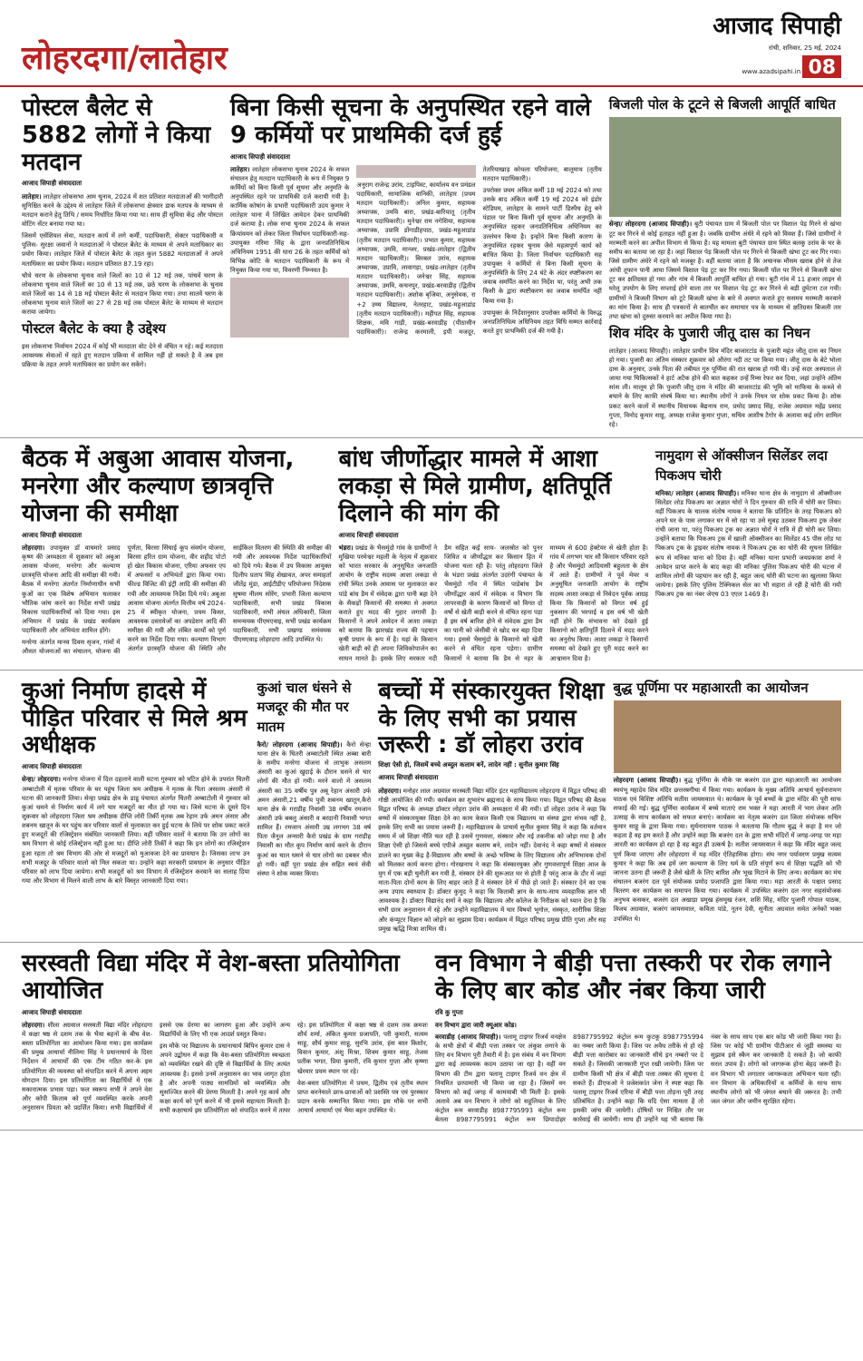लोहरदगा/लातेहार
आजाद सिपाही
रांची, शनिवार, 25 मई, 2024
www.azadsipahi.in 08
पोस्टल बैलेट से 5882 लोगों ने किया मतदान
आजाद सिपाही संवाददाता
लातेहार। लातेहार लोकसभा आम चुनाव, 2024 में शत प्रतिशत मतदाताओं की भागीदारी सुनिश्चित करने के उद्देश्य से लातेहार जिले में लोकसभा क्षेत्रवार डाक मतपत्र के माध्यम से मतदान कराने हेतु तिथि / समय निर्धारित किया गया था। साथ ही सुविधा केंद्र और पोस्टल वोटिंग सेंटर बनाया गया था।
जिसमें एसेंशियल सेवा, मतदान कार्य में लगे कर्मी, पदाधिकारी, सेक्टर पदाधिकारी व पुलिस- सुरक्षा जवानों ने मतदाताओं ने पोस्टल बैलेट के माध्यम से अपने मताधिकार का प्रयोग किया। लातेहार जिले में पोस्टल बैलेट के तहत कुल 5882 मतदाताओं ने अपने मताधिकार का प्रयोग किया। मतदान प्रतिशत 87.19 रहा।
चौथे चरण के लोकसभा चुनाव वाले जिलों का 10 से 12 मई तक, पांचवें चरण के लोकसभा चुनाव वाले जिलों का 10 से 13 मई तक, छठे चरण के लोकसभा के चुनाव वाले जिलों का 14 से 18 मई पोस्टल बैलेट से मतदान किया गया। तथा सातवें चरण के लोकसभा चुनाव वाले जिलों का 27 से 28 मई तक पोस्टल बैलेट के माध्यम से मतदान कराया जायेगा।
पोस्टल बैलेट के क्या है उद्देश्य
इस लोकसभा निर्वाचन 2024 में कोई भी मतदाता वोट देने से वंचित न रहे। कई मतदाता आवश्यक सेवाओं में रहते हुए मतदान प्रक्रिया में शामिल नहीं हो सकते है वें अब इस प्रक्रिया के तहत अपने मताधिकार का प्रयोग कर सकेंगे।
बिना किसी सूचना के अनुपस्थित रहने वाले 9 कर्मियों पर प्राथमिकी दर्ज हुई
आजाद सिपाही संवाददाता
लातेहार। लातेहार लोकसभा चुनाव 2024 के सफल संचालन हेतु मतदान पदाधिकारी के रूप में नियुक्त 9 कर्मियों को बिना किसी पूर्व सूचना और अनुमति के अनुपस्थित रहने पर प्राथमिकी दर्ज करायी गयी है। कार्मिक कोषांग के प्रभारी पदाधिकारी उदय कुमार ने लातेहार थाना में लिखित आवेदन देकर प्राथमिकी दर्ज कराया है। लोक सभा चुनाव 2024 के सफल क्रियांवयन को लेकर जिला निर्वाचन पदाधिकारी-सह-उपायुक्त गरिमा सिंह के द्वारा जनप्रतिनिधित्व अधिनियम 1951 की धारा 26 के तहत कर्मियों को विभिन्न कोटि के मतदान पदाधिकारी के रूप में नियुक्त किया गया था, विवरणी निम्नवत है।
अनुराग राजेन्द्र उरांव, टाइपिस्ट, कार्यालय वन प्रमंडल पदाधिकारी, सामाजिक वानिकी, लातेहार (प्रथम मतदान पदाधिकारी)। अनिल कुमार, सहायक अध्यापक, उमवि बारा, प्रखंड-बारियातू (तृतीय मतदान पदाधिकारी)। मुनेश्वर राम नगेशिया, सहायक अध्यापक, उप्रावि डोंगाडीहपाठ, प्रखंड-महुआडांड (तृतीय मतदान पदाधिकारी)। प्रभात कुमार, सहायक अध्यापक, उमवि, मान्जर, प्रखंड-लातेहार (द्वितीय मतदान पदाधिकारी)। बिरबल उरांव, सहायक अध्यापक, उप्रावि, लावागड़ा, प्रखंड-लातेहार (तृतीय मतदान पदाधिकारी)। जनेश्वर सिंह, सहायक अध्यापक, उमवि, कचनपुर, प्रखंड-बरवाडीह (द्वितीय मतदान पदाधिकारी)। अशोक बृजिया, अनुसेवक, रा +2 उच्च विद्यालय, नेतरहाट, प्रखंड-महुआडांड (तृतीय मतदान पदाधिकारी)। महीपत सिंह, सहायक शिक्षक, मवि गाड़ी, प्रखंड-बरवाडीह (पीठासीन पदाधिकारी)। राजेन्द्र करमाली, इपी मजदूर, तेतरियाखाड़ कोयला परियोजना, बालूमाथ (तृतीय मतदान पदाधिकारी)।
उपरोक्त प्रथम अंकित कर्मी 18 मई 2024 को तथा उसके बाद अंकित कर्मी 19 मई 2024 को इंडोर स्टेडियम, लातेहार के सामने पार्टी डिस्पैच हेतु बने पंडाल पर बिना किसी पूर्व सूचना और अनुमति के अनुपस्थित रहकर जनप्रतिनिधित्व अधिनियम का उल्लंघन किया है। इन्होंने बिना किसी कारण के अनुपस्थित रहकर चुनाव जैसे महत्वपूर्ण कार्य को बाधित किया है। जिला निर्वाचन पदाधिकारी सह उपायुक्त ने कर्मियों से बिना किसी सूचना के अनुपस्थिति के लिए 24 घंटे के अंदर स्पष्टीकरण का जवाब समर्पित करने का निर्देश था, परंतु अभी तक किसी के द्वारा स्पष्टीकरण का जवाब समर्पित नहीं किया गया है।
उपायुक्त के निर्देशानुसार उपरोक्त कर्मियों के विरुद्ध जनप्रतिनिधित्व अधिनियम तहत विधि सम्मत कार्रवाई करते हुए प्राथमिकी दर्ज की गयी है।
बिजली पोल के टूटने से बिजली आपूर्ति बाधित
सेन्हा/ लोहरदगा (आजाद सिपाही)। बुटी पंचायत ग्राम में बिजली पोल पर विशाल पेड़ गिरने से खंभा टूट कर गिरने से कोई हताहत नहीं हुआ है। जबकि ग्रामीण अंधेरे में रहने को विवश हैं। जिसे ग्रामीणों ने मरम्मती करने का अपील विभाग से किया है। यह मामला बुटी पंचायत ग्राम स्थित बलकु उरांव के घर के समीप का बताया जा रहा है। जहां विशाल पेड़ बिजली पोल पर गिरने से बिजली खंभा टूट कर गिर गया। जिसे ग्रामीण अंधेरे में रहने को मजबूर है। वहीं बताया जाता है कि अचानक मौसम खराब होने से तेज आंधी तूफान पानी आया जिसमे विशाल पेड़ टूट कर गिर गया। बिजली पॉल पर गिरने से बिजली खंभा टूट कर क्षतिग्रस्त हो गया और गांव में बिजली आपूर्ति बाधित हो गया। बुटी गांव में 11 हजार लाइन से घरेलू उपयोग के लिए सप्लाई होने वाला तार पर विशाल पेड़ टूट कर गिरने से बड़ी दुर्घटना टल गयी। ग्रामीणों ने बिजली विभाग को टूटे बिजली खंभा के बारे में अवगत कराते हुए ससमय मरम्मती करवाने का मांग किया है। साथ ही पत्रकारों से बातचीत कर समाचार पत्र के माध्यम से क्षतिग्रस्त बिजली तार तथा खंभा को दुरुस्त करवाने का अपील किया गया है।
शिव मंदिर के पुजारी जीतू दास का निधन
लातेहार (आजाद सिपाही)। लातेहार प्राचीन शिव मंदिर बाजारटांड के पुजारी महंत जीतू दास का निधन हो गया। पुजारी का अंतिम संस्कार शुक्रवार को औरंगा नदी तट पर किया गया। जीतू दास के बेटे भोला दास के अनुसार, उनके पिता की तबीयत गुरु पूर्णिमा की रात खराब हो गयी थी। उन्हें सदर अस्पताल ले जाया गया चिकित्सकों ने हार्ट अटैक होने की बात कहकर उन्हें रिम्स रेफर कर दिया, जहां उन्होंने अंतिम सांस ली। मालूम हो कि पुजारी जीतू दास ने मंदिर की बाजारटांड की भूमि को माफिया के कब्जे से बचाने के लिए काफी संघर्ष किया था। स्थानीय लोगों ने उनके निधन पर शोक प्रकट किया है। शोक प्रकट करने वालों में स्थानीय विधायक बैद्यनाथ राम, प्रमोद प्रसाद सिंह, राजेश अग्रवाल महेंद्र प्रसाद गुप्ता, विनोद कुमार साहू, अध्यक्ष राजेश कुमार गुप्ता, सचिव आशीष टैगोर के अलावा कई लोग शामिल रहे।
बैठक में अबुआ आवास योजना, मनरेगा और कल्याण छात्रवृत्ति योजना की समीक्षा
आजाद सिपाही संवाददाता
लोहरदगा। उपायुक्त डॉ वाघमारे प्रसाद कृष्ण की अध्यक्षता में शुक्रवार को अबुआ आवास योजना, मनरेगा और कल्याण छात्रवृत्ति योजना आदि की समीक्षा की गयी। बैठक में मनरेगा अंतर्गत निर्माणाधीन सभी कुओं का एक विशेष अभियान चलाकर भौतिक जांच करने का निर्देश सभी प्रखंड विकास पदाधिकारियों को दिया गया। इस अभियान में प्रखंड के प्रखंड कार्यक्रम पदाधिकारी और अभियंता शामिल होंगे।
मनरेगा अंतर्गत मानव दिवस सृजन, गांवों में औसत योजनाओं का संचालन, योजना की पूर्णता, बिरसा सिंचाई कूप संवर्धन योजना, बिरसा हरित ग्राम योजना, वीर शहीद पोटो हो खेल विकास योजना, एरिया अफसर एप में अफसरों व अभियंतों द्वारा किया गया। फील्ड विजिट की इंट्री आदि की समीक्षा की गयी और आवश्यक निर्देश दिये गये। अबुआ आवास योजना अंतर्गत वित्तीय वर्ष 2024-25 में स्वीकृत योजना, प्रथम किस्त, आवश्यक दस्तावेजों का अपडेशन आदि की समीक्षा की गयी और लंबित कार्यों को पूर्ण करने का निर्देश दिया गया। कल्याण विभाग अंतर्गत छात्रवृति योजना की स्थिति और साईकिल वितरण की स्थिति की समीक्षा की गयी और आवश्यक निर्देश पदाधिकारियों को दिये गये। बैठक में उप विकास आयुक्त दिलीप प्रताप सिंह शेखावत, अपर समाहर्ता जीतेंद्र मुंडा, आईटीडीए परियोजना निदेशक सुषमा नीलम सोरेंग, प्रभारी जिला कल्याण पदाधिकारी, सभी प्रखंड विकास पदाधिकारी, सभी अंचल अधिकारी, जिला समन्वयक पीएमएवाइ, सभी प्रखंड कार्यक्रम पदाधिकारी, सभी प्रखण्ड समंवयक पीएमएवाइ लोहरदगा आदि उपस्थित थे।
बांध जीर्णोद्धार मामले में आशा लकड़ा से मिले ग्रामीण, क्षतिपूर्ति दिलाने की मांग की
आजाद सिपाही संवाददाता
भंडरा। प्रखंड के भैसमुंदो गांव के ग्रामीणों ने मुखिया परमेश्वर महली के नेतृत्व में शुक्रवार को भारत सरकार के अनुसूचित जनजाति आयोग के राष्ट्रीय सदस्य आशा लकड़ा से रांची स्थित उनके आवास पर मुलाकात कर पांडे बांध डैम में संवेदक द्वारा पानी बहा देने के सैकड़ों किसानों की समस्या से अवगत कराते हुए मदद की गुहार लगायी है। किसानों ने अपने आवेदन में आशा लकड़ा को बताया कि झारखंड राज्य की पहचान कृषी प्रधान के रूप में है। यहां के किसान खेती बाड़ी को ही अपना जिविकोपार्जन का साधन मानते है। इसके लिए सरकार नदी डैम सहित कई साथ- जलस्रोत को पुनर जिवित व जीर्णोद्धार कर किसान हित में योजना चला रही है। परंतु लोहरदगा जिले के भंडरा प्रखंड अंतर्गत उदरंगी पंचायत के भैसमुंदो गाँव में स्थित पाडेबांध डैम जीर्णोद्धार कार्य में संवेदक व विभाग कि लापरवाही के कारण किसानों को विगत दो वर्षो से खेती बाड़ी करने से वंचित रहना पड़ा है इस वर्ष बारिश होने से संवेदक द्वारा डैम का पानी को जेसीबी से खोद कर बहा दिया गया। इससे भैसमुंदो के किसानो को खेती करने से वंचित रहना पड़ेगा। ग्रामीण किसानों ने बताया कि डैम से नहर के माध्यम से 600 हेक्टेयर से खेती होता है। गांव में लगभग चार सौ किसान परिवार रहते है और भैसमुंदो आदिवासी बहुलता के क्षेत्र में आते हैं। ग्रामीणों ने पूर्व मेयर व अनुसूचित जनजाति आयोग के राष्ट्रीय सदस्य आशा लकड़ा से निवेदन पूर्वक आग्रह किया कि किसानों को विगत वर्ष हुई नुकसान की भरपाई व इस वर्ष भी खेती नहीं होने कि संभावना को देखते हुई किसानो को क्षतिपूर्ति दिलाने में मदद करने का अनुरोध किया। आशा लकड़ा ने किसानों समस्या को देखते हुए पूरी मदद करने का आश्वासन दिया है।
नामुदाग से ऑक्सीजन सिलेंडर लदा पिकअप चोरी
मनिका/ लातेहार (आजाद सिपाही)। मनिका थाना क्षेत्र के नामुदाग से ऑक्सीजन सिलेंडर लोड पिकअप का अज्ञात चोरों ने दिन गुरुवार की रात्रि में चोरी कर लिया। वहीं पिकअप के चालक संतोष नायक ने बताया कि प्रतिदिन के तरह पिकअप को अपने घर के पास लगाकर घर में सो रहा था उसे सुबह उठकर पिकअप ट्रक लेकर रांची जाना था, परंतु पिकअप ट्रक का अज्ञात चोरों ने रात्रि में ही चोरी कर लिया। उन्होंने बताया कि पिकअप ट्रक में खाली ऑक्सीजन का सिलेंडर 45 पीस लोड था पिकअप ट्रक के ड्राइवर संतोष नायक ने पिकअप ट्रक का चोरी की सूचना लिखित रूप से मनिका थाना को दिया है। वहीं मनिका थाना प्रभारी जयप्रकाश शर्मा ने आवेदन प्राप्त करने के बाद कहा की मनिका पुलिस पिकअप चोरी की घटना में शामिल लोगों की पहचान कर रही है, बहुत जल्द चोरी की घटना का खुलासा किया जायेगा। इसके लिए पुलिस टैक्निकल सेल का भी सहारा ले रही है चोरी की गयी पिकअप ट्रक का नंबर जेएच 03 एएल 1469 है।
कुआं निर्माण हादसे में पीड़ित परिवार से मिले श्रम अधीक्षक
आजाद सिपाही संवाददाता
सेन्हा/ लोहरदगा। मनरेगा योजना में दिल दहलाने वाली घटना गुरुवार को घटित होने के उपरांत चितरी अम्बाटोली में मृतक परिवार के घर पहुंच जिला श्रम अधीक्षक ने मृतक के पिता असलम अंसारी से घटना की जानकारी लिया। सेन्हा प्रखंड क्षेत्र के डाडू पंचायत अंतर्गत चितरी अम्बाटोली में गुरुवार को कुआं धसने से निर्माण कार्य में लगे चार मजदूरों का मौत हो गया था। जिसे घटना के दूसरे दिन शुक्रवार को लोहरदगा जिला श्रम अधीक्षक दीप्ति लोरी तिर्की मृतक अब रेहान उर्फ अमन अंसार और शबनम खातून के घर पहुंच कर परिवार वालों से मुलाकात कर हुई घटना के लिये पर शोक प्रकट करते हुए मजदूरों की रजिस्ट्रेशन संबंधित जानकारी लिया। वहीं परिवार वालों ने बताया कि उन लोगों का श्रम विभाग से कोई रजिस्ट्रेशन नहीं हुआ था। दीप्ति लोरी तिर्की ने कहा कि इन लोगों का रजिस्ट्रेशन हुआ रहता तो श्रम विभाग की ओर से मजदूरों को मुआवजा देने का प्रावधान है। जिसका लाभ उन सभी मजदूर के परिवार वालो को मिल सकता था। उन्होंने कहा सरकारी प्रावधान के अनुसार पीड़ित परिवार को लाभ दिया जायेगा। सभी मजदूरों को श्रम विभाग में रजिस्ट्रेशन करवाने का सलाह दिया गया और विभाग से मिलने वाली लाभ के बारे विस्तृत जानकारी दिया गया।
कुआं चाल धंसने से मजदूर की मौत पर मातम
कैरो/ लोहरदगा (आजाद सिपाही)। कैरो सेन्हा थाना क्षेत्र के चितरी अम्बाटोली स्थित अब्बा बारी के समीप मनरेगा योजना से लाभुक असलम अंसारी का कुआं खुदाई के दौरान धसने से चार लोगों की मौत हो गयी। मरने वालो में असलम अंसारी का 35 वर्षीय पुत्र अबू रेहान अंसारी उर्फ अमन अंसारी,21 वर्षीय पुत्री शबनम खातून,कैरो थाना क्षेत्र के गराडीह निवासी 38 वर्षीय रमजान अंसारी उर्फ बबलु अंसारी व बरदानी निवासी भगत शामिल हैं। रमजान अंसारी उम्र लगभग 38 वर्ष पिता जैनुल अन्सारी कैरो प्रखंड के ग्राम गराडीह निवासी का मौत कूप निर्माण कार्य करने के दौरान कुआं का चाल धसने से चार लोगो का दबकर मौत हो गयी। वहीं पूरा प्रखंड क्षेत्र सहित स्वयं सेवी संस्था ने शोक व्यक्त किया।
बच्चों में संस्कारयुक्त शिक्षा के लिए सभी का प्रयास जरूरी : डॉ लोहरा उरांव
शिक्षा ऐसी हो, जिसमें बच्चे अब्दुल कलाम बनें, लादेन नहीं : सुनील कुमार सिंह
आजाद सिपाही संवाददाता
लोहरदगा। मनोहर लाल अग्रवाल सरस्वती विद्या मंदिर इंटर महाविद्यालय लोहरदगा में विद्वत परिषद की गोष्ठी आयोजित की गयी। कार्यक्रम का शुभारंभ ब्रह्मनाद के साथ किया गया। विद्वत परिषद की बैठक विद्वत परिषद के अध्यक्ष डॉक्टर लोहरा उरांव की अध्यक्षता में की गयी। डॉ लोहरा उरांव ने कहा कि बच्चों में संस्कारयुक्त शिक्षा देने का काम केवल किसी एक विद्यालय या संस्था द्वारा संभव नहीं है, इसके लिए सभी का प्रयास जरूरी है। महाविद्यालय के प्राचार्य सुनील कुमार सिंह ने कहा कि वर्तमान समय में जो शिक्षा नीति चल रही है उसमें गुणवत्ता, संस्कार और नई तकनीक को जोड़ा गया है और शिक्षा ऐसी हो जिससे बच्चे एपीजे अब्दुल कलाम बने, लादेन नहीं। देवानंद ने कहा बच्चों में संस्कार डालने का मुख्य केंद्र है-विद्यालय और बच्चों के अच्छे भविष्य के लिए विद्यालय और अभिभावक दोनों को मिलकर कार्य करना होगा। गोरखनाथ ने कहा कि संस्कारयुक्त और गुणवत्तापूर्ण शिक्षा आज के युग में एक बड़ी चुनौती बन गयी है, संस्कार देने की शुरूआत घर से होती है परंतु आज के दौर में जहां माता-पिता दोनों काम के लिए बाहर जाते हैं वे संस्कार देने में पीछे हो जाते हैं। संस्कार देने का एक अन्य उपाय स्वाध्याय है। डॉक्टर कुमुद ने कहा कि किताबी ज्ञान के साथ-साथ व्यवहारिक ज्ञान भी आवश्यक है। डॉक्टर विद्यानंद शर्मा ने कहा कि विद्यालय और कॉलेज के निरीक्षक को ध्यान देना है कि सभी छात्र अनुशासन में रहे और उन्होंने महाविद्यालय में चार विषयों भूगोल, संस्कृत, शारीरिक शिक्षा और कंप्यूटर विज्ञान को जोड़ने का सुझाव दिया। कार्यक्रम में विद्वत परिषद प्रमुख प्रीति गुप्ता और सह प्रमुख ऋद्धि मिश्रा शामिल थी।
बुद्ध पूर्णिमा पर महाआरती का आयोजन
लोहरदगा (आजाद सिपाही)। बुद्ध पूर्णिमा के मौके पर बजरंग दल द्वारा महाआरती का आयोजन स्वयंभू महादेव शिव मंदिर छत्तरबगीचा में किया गया। कार्यक्रम के मुख्य अतिथि आचार्य सुर्यनारायण पाठक एवं विशिष्ट अतिथि सतीश जायसवाल थे। कार्यक्रम के पूर्व बच्चों के द्वारा मंदिर की पूरी साफ सफाई की गई। बुद्ध पूर्णिमा कार्यक्रम में बच्चे माताएं राम भक्त ने महा आरती में भाग लेकर अति उत्साह के साथ कार्यक्रम को सफल बनाएं। कार्यक्रम का नेतृत्व बजरंग दल जिला संयोजक सचिन कुमार साहू के द्वारा किया गया। सुर्यनारायण पाठक ने बतलाया कि गौतम बुद्ध ने कहा है मन जो कहता है वह हम करते हैं और उन्होंने कहा कि बजरंग दल के द्वारा सभी मंदिरों में जगह-जगह पर महा आरती का कार्यक्रम हो रहा है वह बहुत ही उत्कर्ष है। सतीश जायसवाल ने कहा कि मंदिर बहुत जल्द पूर्ण किया जाएगा और लोहरदगा में यह मंदिर ऐतिहासिक होगा। संघ नगर पर्यावरण प्रमुख सत्यम कुमार ने कहा कि अब हमें जग कल्याण के लिए धर्म के प्रति संपूर्ण रूप से शिक्षा पद्धति को भी जानना उतना ही जरूरी है जैसे खेती के लिए बारिश और भूख मिटाने के लिए अन्य। कार्यक्रम का मंच संचालन बजरंग दल पूर्व संयोजक प्रमोद प्रजापति द्वारा किया गया। महा आरती के पश्चात प्रसाद वितरण कर कार्यक्रम का समापन किया गया। कार्यक्रम में उपस्थित बजरंग दल नगर सहसंयोजक अनुभव कसकर, बजरंग दल अखाड़ा प्रमुख हंसमुख रंजन, शशि सिंह, मंदिर पुजारी गोपाल पाठक, विजय अग्रवाल, बजरंग जायसवाल, कविता पांडे, नूतन देवी, सुनीता अग्रवाल समेत अनेकों भक्त उपस्थित थे।
सरस्वती विद्या मंदिर में वेश-बस्ता प्रतियोगिता आयोजित
आजाद सिपाही संवाददाता
लोहरदगा। शीला अग्रवाल सरस्वती विद्या मंदिर लोहरदगा में कक्षा षष्ठ से दशम तक के भैया बहनों के बीच वेश-बस्ता प्रतियोगिता का आयोजन किया गया। इस कार्यक्रम की प्रमुख आचार्या नीलिमा सिंह ने प्रधानाचार्य के दिशा निर्देशन में आचार्यों की एक टीम गठित कर-के इस प्रतियोगिता की व्यवस्था को संपादित करने में अपना अहम योगदान दिया। इस प्रतियोगिता का विद्यार्थियों में एक सकारात्मक प्रभाव पड़ा। फल स्वरूप सभी ने अपने वेश और कॉपी किताब को पूर्ण व्यवस्थित करके अपनी अनुशासन प्रियता को प्रदर्शित किया। सभी विद्यार्थियों में इससे एक प्रेरणा का जागरण हुआ और उन्होंने अन्य विद्यार्थियों के लिए भी एक आदर्श प्रस्तुत किया।
इस मौके पर विद्यालय के प्रधानाचार्य बिपिन कुमार दास ने अपने उद्बोधन में कहा कि वेश-बस्ता प्रतियोगिता स्वच्छता को व्यवस्थित रखने की दृष्टि से विद्यार्थियों के लिए अत्यंत आवश्यक है। इससे उनमें अनुशासन का भाव जागृत होता है और अपनी पाठ्य सामग्रियों को व्यवस्थित और सुसज्जित करने की प्रेरणा मिलती है। अपने गृह कार्य और कक्षा कार्य को पूर्ण करने में भी इससे सहायता मिलती है। सभी कक्षाचार्य इस प्रतियोगिता को संपादित करने में तत्पर रहे। इस प्रतियोगिता में कक्षा षष्ठ से दशम तक क्रमशः शौर्य शर्मा, अंकित कुमार प्रजापति, परी कुमारी, सत्यम साहू, शौर्य कुमार साहू, सुरभि उरांव, हंस बाल किशोर, विवान कुमार, अंशु मिश्रा, शिवम कुमार साहू, तेजस प्रतीक भगत, प्रिया कुमारी, रवि कुमार गुप्ता और कृष्णा खेरवार प्रथम स्थान पर रहे।
वेश-बस्ता प्रतियोगिता में प्रथम, द्वितीय एवं तृतीय स्थान प्राप्त करनेवाले छात्र-छात्राओं को प्रशस्ति पत्र एवं पुरस्कार प्रदान करके सम्मानित किया गया। इस मौके पर सभी आचार्य आचार्या एवं भैया बहन उपस्थित थे।
वन विभाग ने बीड़ी पत्ता तस्करी पर रोक लगाने के लिए बार कोड और नंबर किया जारी
रवि कु गुप्ता
वन विभाग द्वारा जारी क्यूआर कोड।
बरवाडीह (आजाद सिपाही)। पलामू टाइगर रिजर्व वनक्षेत्र के सभी क्षेत्रों में बीड़ी पत्ता तस्कर पर अंकुश लगाने के लिए वन विभाग पूरी तैयारी में है। इस संबंध में वन विभाग द्वारा कई आवश्यक कदम उठाया जा रहा है। वहीं वन विभाग की टीम द्वारा पलामू टाइगर रिजर्व वन क्षेत्र में नियमित छापामारी भी किया जा रहा है। जिसमें वन विभाग को कई जगह में कामयाबी भी मिली है। इसके अलावे अब वन विभाग ने लोगो को सहूलियत के लिए कंट्रोल रूम बरवाडीह 8987795993 कंट्रोल रूम बेतला 8987795991 कंट्रोल रूम छिपादोहर 8987795992 कंट्रोल रूम कुटकू 8987795994 का नम्बर जारी किया है। जिस पर अवैध तरीके से हो रहे बीड़ी पत्ता कारोबार का जानकारी सीधे इन नम्बरों पर दे सकते है। जिसकी जानकारी गुप्त रखी जायेगी। जिस पर ग्रामीण किसी भी क्षेत्र में बीड़ी पत्ता तस्कर की सूचना दे सकते हैं। डीएफओ ने प्रजेशकांत जेना ने स्पष्ट कहा कि पलामू टाइगर रिजर्व एरिया में बीड़ी पत्ता तोड़ना पूरी तरह प्रतिबंधित है। उन्होंने कहा कि यदि ऐसा मामला है तो इसकी जांच की जायेगी। दोषियों पर निश्चित तौर पर कार्रवाई की जायेगी। साथ ही उन्होंने यह भी बताया कि नंबर के साथ साथ एक बार कोड भी जारी किया गया है। जिस पर कोई भी ग्रामीण पीटीआर से जुड़ी समस्या या सुझाव इसे स्कैन कर जानकारी दे सकते है। जो काफी सरल उपाय है। लोगो को जागरूक होना बेहद जरूरी है। वन विभाग भी लगातार जागरूकता अभियान चला रही। वन विभाग के अधिकारियों व कर्मियों के साथ साथ स्थानीय लोगो को भी जंगल बचाने की जरूरत है। तभी जल जंगल और जमीन सुरक्षित रहेगा।